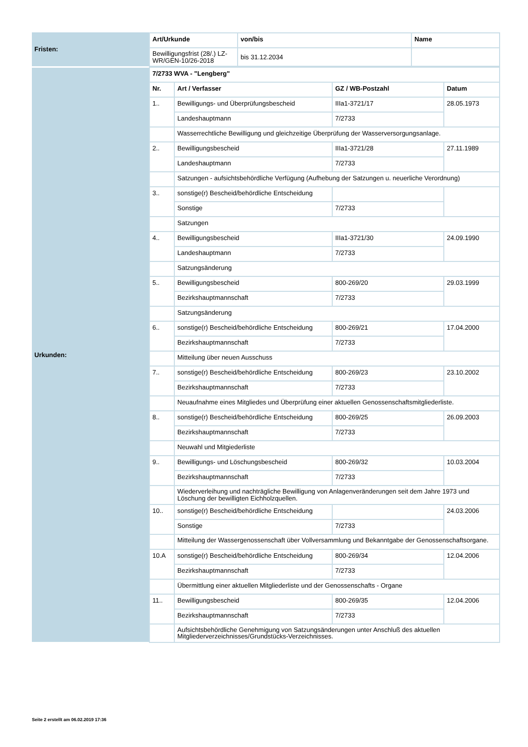| Fristen: | / Art/Urkunde / von/bis / Name / / --- / --- / --- / / Bewilligungsfrist (28/.) LZ-WR/GEN-10/26-2018 / bis 31.12.2034 / / |
| Urkunden: | / 7/2733 WVA - "Lengberg" / / / / / --- / --- / --- / --- / / Nr. / Art / Verfasser / GZ / WB-Postzahl / Datum / / 1.. / Bewilligungs- und Überprüfungsbescheid / IIIa1-3721/17 / 28.05.1973 / / / Landeshauptmann / 7/2733 / / / / Wasserrechtliche Bewilligung und gleichzeitige Überprüfung der Wasserversorgungsanlage. / / / / 2.. / Bewilligungsbescheid / IIIa1-3721/28 / 27.11.1989 / / / Landeshauptmann / 7/2733 / / / / Satzungen - aufsichtsbehördliche Verfügung (Aufhebung der Satzungen u. neuerliche Verordnung) / / / / 3.. / sonstige(r) Bescheid/behördliche Entscheidung / / / / / Sonstige / 7/2733 / / / / Satzungen / / / / 4.. / Bewilligungsbescheid / IIIa1-3721/30 / 24.09.1990 / / / Landeshauptmann / 7/2733 / / / / Satzungsänderung / / / / 5.. / Bewilligungsbescheid / 800-269/20 / 29.03.1999 / / / Bezirkshauptmannschaft / 7/2733 / / / / Satzungsänderung / / / / 6.. / sonstige(r) Bescheid/behördliche Entscheidung / 800-269/21 / 17.04.2000 / / / Bezirkshauptmannschaft / 7/2733 / / / / Mitteilung über neuen Ausschuss / / / / 7.. / sonstige(r) Bescheid/behördliche Entscheidung / 800-269/23 / 23.10.2002 / / / Bezirkshauptmannschaft / 7/2733 / / / / Neuaufnahme eines Mitgliedes und Überprüfung einer aktuellen Genossenschaftsmitgliederliste. / / / / 8.. / sonstige(r) Bescheid/behördliche Entscheidung / 800-269/25 / 26.09.2003 / / / Bezirkshauptmannschaft / 7/2733 / / / / Neuwahl und Mitgiederliste / / / / 9.. / Bewilligungs- und Löschungsbescheid / 800-269/32 / 10.03.2004 / / / Bezirkshauptmannschaft / 7/2733 / / / / Wiederverleihung und nachträgliche Bewilligung von Anlagenveränderungen seit dem Jahre 1973 und Löschung der bewilligten Eichholzquellen. / / / / 10.. / sonstige(r) Bescheid/behördliche Entscheidung / / 24.03.2006 / / / Sonstige / 7/2733 / / / / Mitteilung der Wassergenossenschaft über Vollversammlung und Bekanntgabe der Genossenschaftsorgane. / / / / 10.A / sonstige(r) Bescheid/behördliche Entscheidung / 800-269/34 / 12.04.2006 / / / Bezirkshauptmannschaft / 7/2733 / / / / Übermittlung einer aktuellen Mitgliederliste und der Genossenschafts - Organe / / / / 11.. / Bewilligungsbescheid / 800-269/35 / 12.04.2006 / / / Bezirkshauptmannschaft / 7/2733 / / / / Aufsichtsbehördliche Genehmigung von Satzungsänderungen unter Anschluß des aktuellen Mitgliederverzeichnisses/Grundstücks-Verzeichnisses. / / / |
Seite 2 erstellt am 06.02.2019 17:36